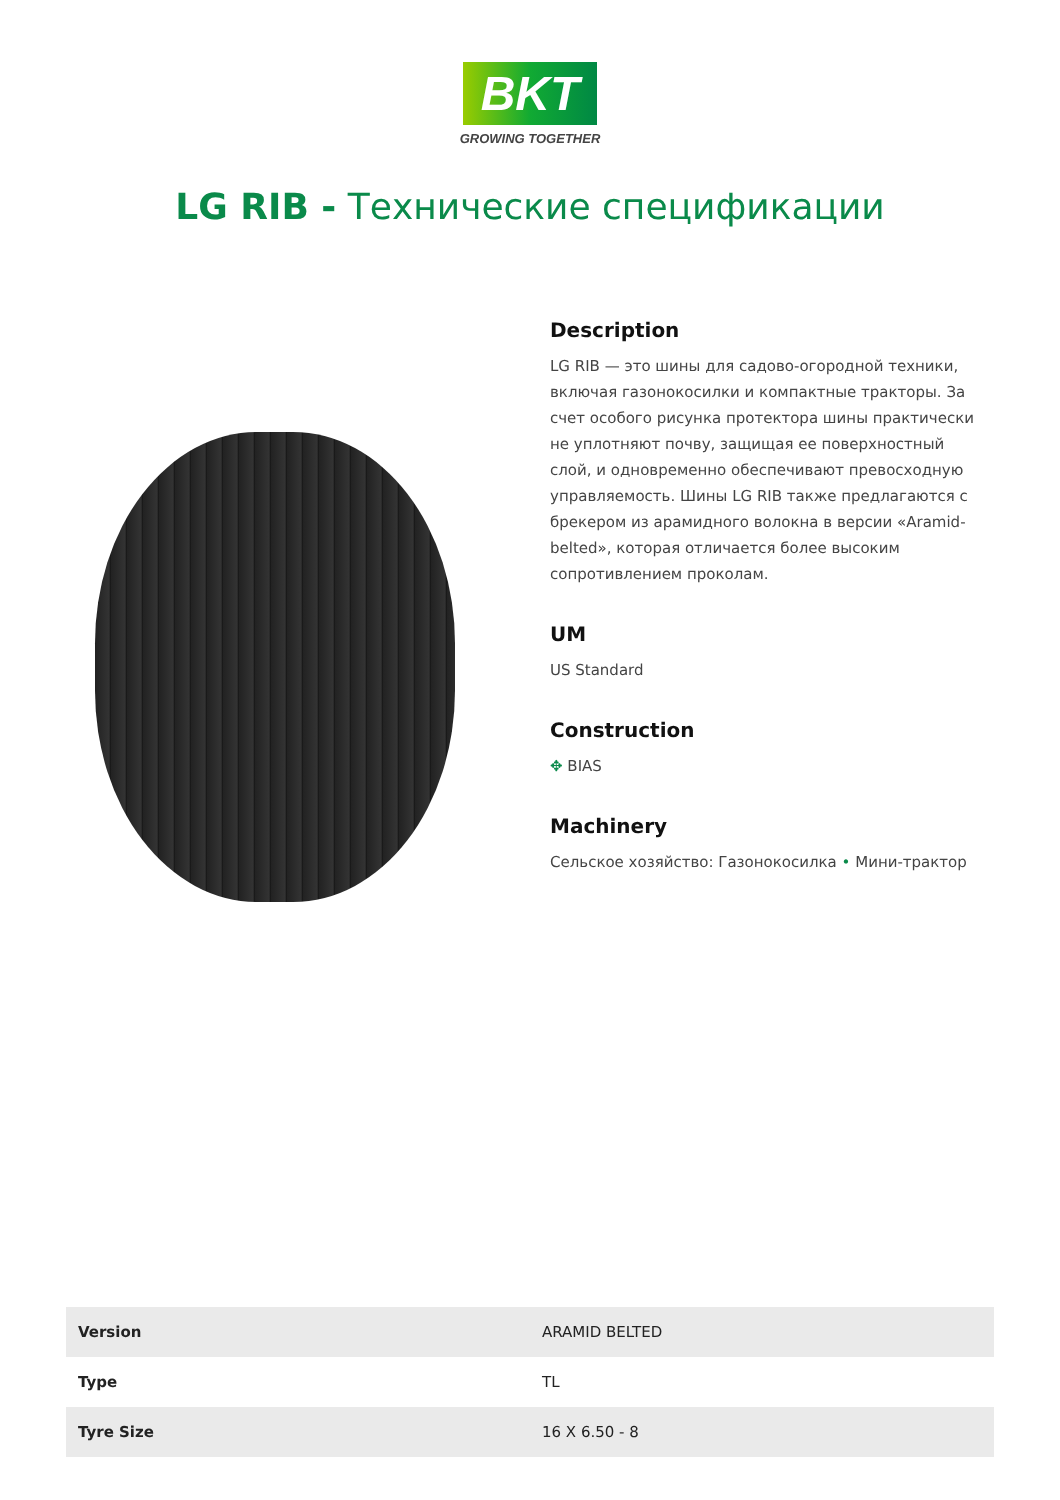BKT
GROWING TOGETHER
LG RIB - Технические спецификации
Description
LG RIB — это шины для садово-огородной техники, включая газонокосилки и компактные тракторы. За счет особого рисунка протектора шины практически не уплотняют почву, защищая ее поверхностный слой, и одновременно обеспечивают превосходную управляемость. Шины LG RIB также предлагаются с брекером из арамидного волокна в версии «Aramid-belted», которая отличается более высоким сопротивлением проколам.
UM
US Standard
Construction
✥ BIAS
Machinery
Сельское хозяйство: Газонокосилка • Мини-трактор
| Version | ARAMID BELTED |
| Type | TL |
| Tyre Size | 16 X 6.50 - 8 |